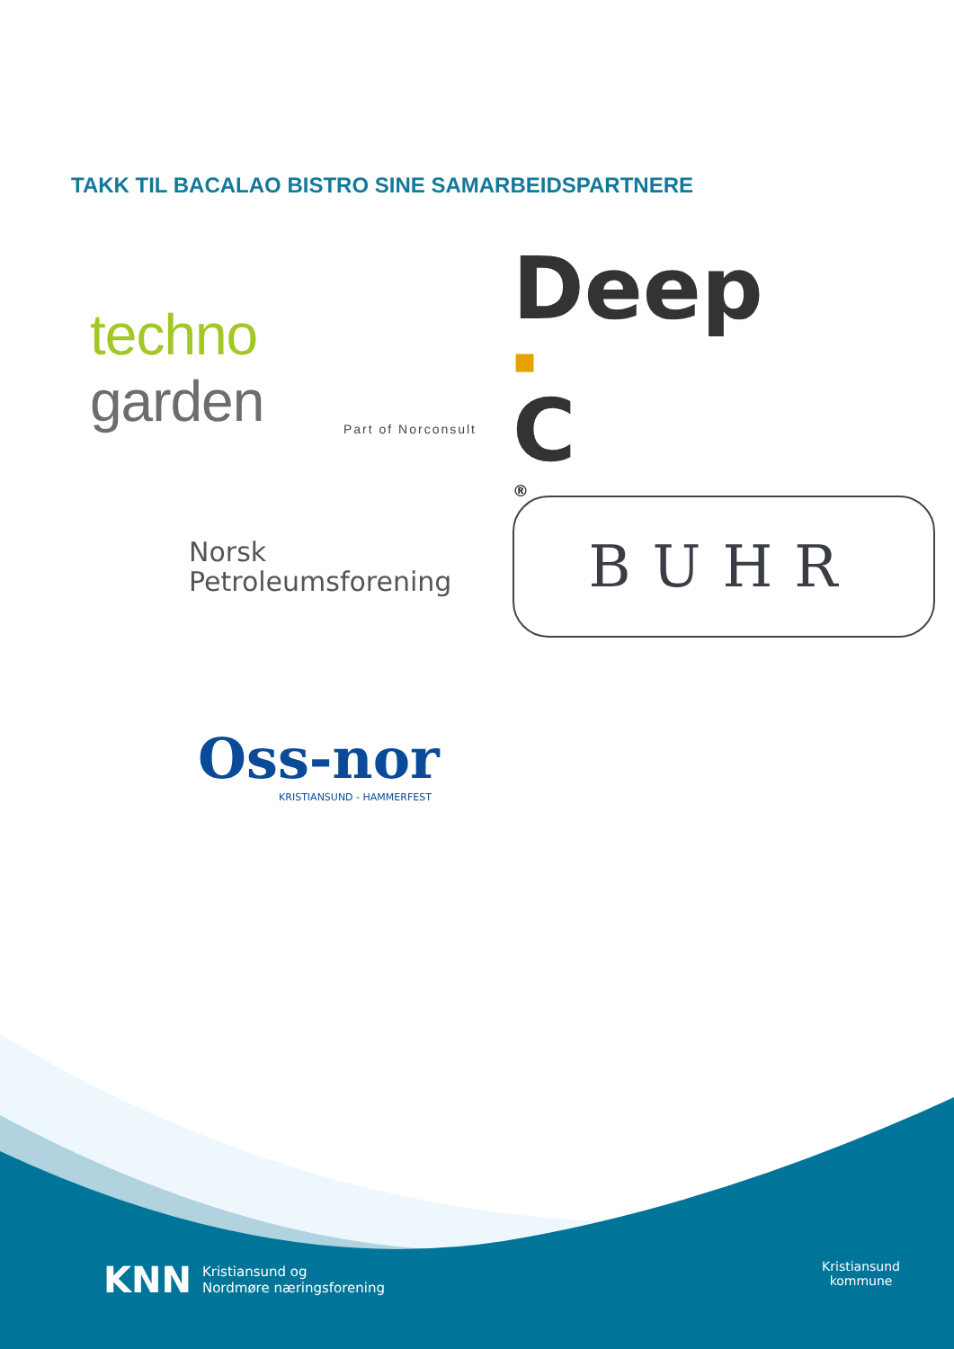TAKK TIL BACALAO BISTRO SINE SAMARBEIDSPARTNERE
techno
garden
Part of Norconsult
Deep
▪
C<sup>®</sup>
Norsk
Petroleumsforening
BUHR
Oss-nor
KRISTIANSUND - HAMMERFEST
KNN Kristiansund og
Nordmøre næringsforening
Kristiansund
kommune